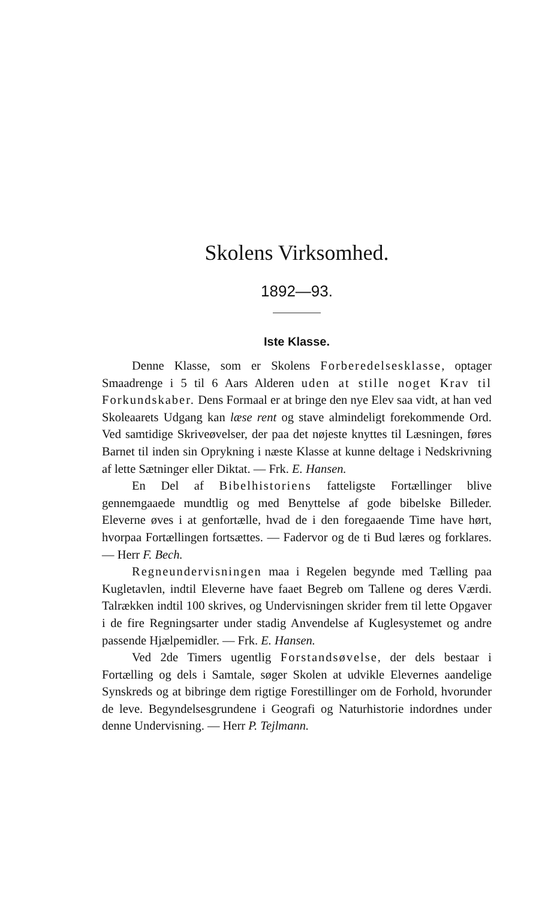Skolens Virksomhed.
1892—93.
Iste Klasse.
Denne Klasse, som er Skolens Forberedelsesklasse, optager Smaadrenge i 5 til 6 Aars Alderen uden at stille noget Krav til Forkundskaber. Dens Formaal er at bringe den nye Elev saa vidt, at han ved Skoleaarets Udgang kan læse rent og stave almindeligt forekommende Ord. Ved samtidige Skriveøvelser, der paa det nøjeste knyttes til Læsningen, føres Barnet til inden sin Oprykning i næste Klasse at kunne deltage i Nedskrivning af lette Sætninger eller Diktat. — Frk. E. Hansen.
En Del af Bibelhistoriens fatteligste Fortællinger blive gennemgaaede mundtlig og med Benyttelse af gode bibelske Billeder. Eleverne øves i at genfortælle, hvad de i den foregaaende Time have hørt, hvorpaa Fortællingen fortsættes. — Fadervor og de ti Bud læres og forklares. — Herr F. Bech.
Regneundervisningen maa i Regelen begynde med Tælling paa Kugletavlen, indtil Eleverne have faaet Begreb om Tallene og deres Værdi. Talrækken indtil 100 skrives, og Undervisningen skrider frem til lette Opgaver i de fire Regningsarter under stadig Anvendelse af Kuglesystemet og andre passende Hjælpemidler. — Frk. E. Hansen.
Ved 2de Timers ugentlig Forstandsøvelse, der dels bestaar i Fortælling og dels i Samtale, søger Skolen at udvikle Elevernes aandelige Synskreds og at bibringe dem rigtige Forestillinger om de Forhold, hvorunder de leve. Begyndelsesgrundene i Geografi og Naturhistorie indordnes under denne Undervisning. — Herr P. Tejlmann.